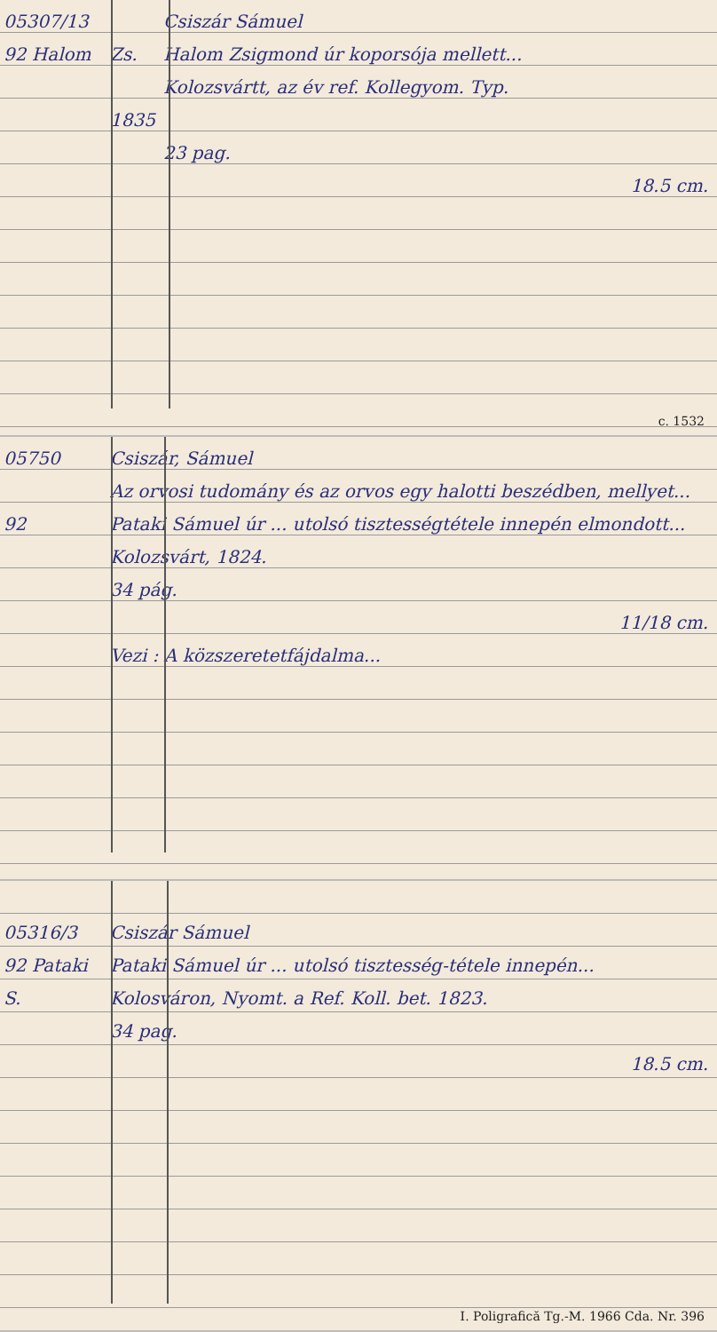05307/13
92 Halom
Zs.
1835
Csiszár Sámuel
Halom Zsigmond úr koporsója mellett...
Kolozsvártt, az év ref. Kollegyom. Typ.
23 pag.
18.5 cm.
c. 1532
05750
92
Csiszár, Sámuel
Az orvosi tudomány és az orvos egy halotti beszédben, mellyet... Pataki Sámuel úr ... utolsó tisztességtétele innepén elmondott...
Kolozsvárt, 1824.
34 pág.
11/18 cm.
Vezi : A közszeretetfájdalma...
05316/3
92 Pataki S.
Csiszár Sámuel
Pataki Sámuel úr ... utolsó tisztesség-tétele innepén...
Kolosváron, Nyomt. a Ref. Koll. bet. 1823.
34 pag.
18.5 cm.
I. Poligrafică Tg.-M. 1966 Cda. Nr. 396